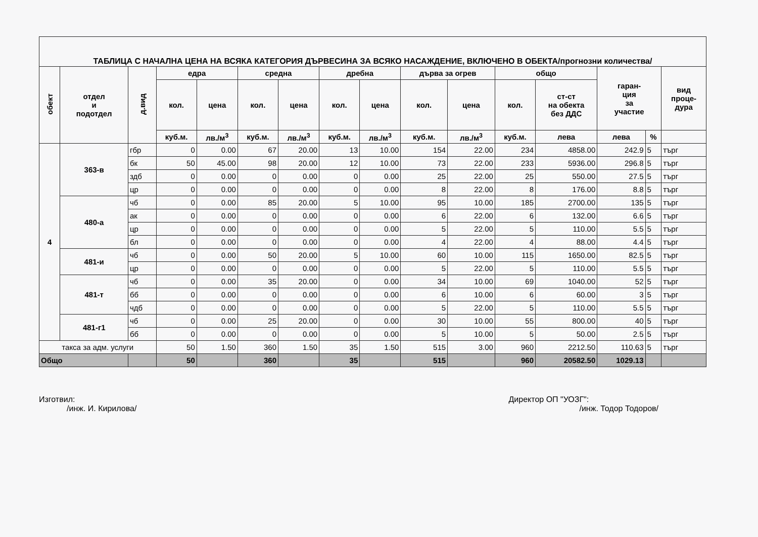| ТАБЛИЦА С НАЧАЛНА ЦЕНА НА ВСЯКА КАТЕГОРИЯ ДЪРВЕСИНА ЗА ВСЯКО НАСАЖДЕНИЕ, ВКЛЮЧЕНО В ОБЕКТА/прогнозни количества/ | | | | | | | | | | | | | | | |
| обект | отдел и подотдел | д.вид | едра | | средна | | дребна | | дърва за огрев | | общо | | гаран- ция за участие | | вид проце- дура |
| | | | кол. | цена | кол. | цена | кол. | цена | кол. | цена | кол. | ст-ст на обекта без ДДС | | | |
| | | | куб.м. | лв./м<sup>3</sup> | куб.м. | лв./м<sup>3</sup> | куб.м. | лв./м<sup>3</sup> | куб.м. | лв./м<sup>3</sup> | куб.м. | лева | лева | % | |
| 4 | 363-в | гбр | 0 | 0.00 | 67 | 20.00 | 13 | 10.00 | 154 | 22.00 | 234 | 4858.00 | 242.9 | 5 | търг |
| | | бк | 50 | 45.00 | 98 | 20.00 | 12 | 10.00 | 73 | 22.00 | 233 | 5936.00 | 296.8 | 5 | търг |
| | | здб | 0 | 0.00 | 0 | 0.00 | 0 | 0.00 | 25 | 22.00 | 25 | 550.00 | 27.5 | 5 | търг |
| | | цр | 0 | 0.00 | 0 | 0.00 | 0 | 0.00 | 8 | 22.00 | 8 | 176.00 | 8.8 | 5 | търг |
| | 480-а | чб | 0 | 0.00 | 85 | 20.00 | 5 | 10.00 | 95 | 10.00 | 185 | 2700.00 | 135 | 5 | търг |
| | | ак | 0 | 0.00 | 0 | 0.00 | 0 | 0.00 | 6 | 22.00 | 6 | 132.00 | 6.6 | 5 | търг |
| | | цр | 0 | 0.00 | 0 | 0.00 | 0 | 0.00 | 5 | 22.00 | 5 | 110.00 | 5.5 | 5 | търг |
| | | бл | 0 | 0.00 | 0 | 0.00 | 0 | 0.00 | 4 | 22.00 | 4 | 88.00 | 4.4 | 5 | търг |
| | 481-и | чб | 0 | 0.00 | 50 | 20.00 | 5 | 10.00 | 60 | 10.00 | 115 | 1650.00 | 82.5 | 5 | търг |
| | | цр | 0 | 0.00 | 0 | 0.00 | 0 | 0.00 | 5 | 22.00 | 5 | 110.00 | 5.5 | 5 | търг |
| | 481-т | чб | 0 | 0.00 | 35 | 20.00 | 0 | 0.00 | 34 | 10.00 | 69 | 1040.00 | 52 | 5 | търг |
| | | бб | 0 | 0.00 | 0 | 0.00 | 0 | 0.00 | 6 | 10.00 | 6 | 60.00 | 3 | 5 | търг |
| | | чдб | 0 | 0.00 | 0 | 0.00 | 0 | 0.00 | 5 | 22.00 | 5 | 110.00 | 5.5 | 5 | търг |
| | 481-г1 | чб | 0 | 0.00 | 25 | 20.00 | 0 | 0.00 | 30 | 10.00 | 55 | 800.00 | 40 | 5 | търг |
| | | бб | 0 | 0.00 | 0 | 0.00 | 0 | 0.00 | 5 | 10.00 | 5 | 50.00 | 2.5 | 5 | търг |
| такса за адм. услуги | | | 50 | 1.50 | 360 | 1.50 | 35 | 1.50 | 515 | 3.00 | 960 | 2212.50 | 110.63 | 5 | търг |
| Общо | | | 50 | | 360 | | 35 | | 515 | | 960 | 20582.50 | 1029.13 | | |
Изготвил:
/инж. И. Кирилова/
Директор ОП "УОЗГ":
/инж. Тодор Тодоров/